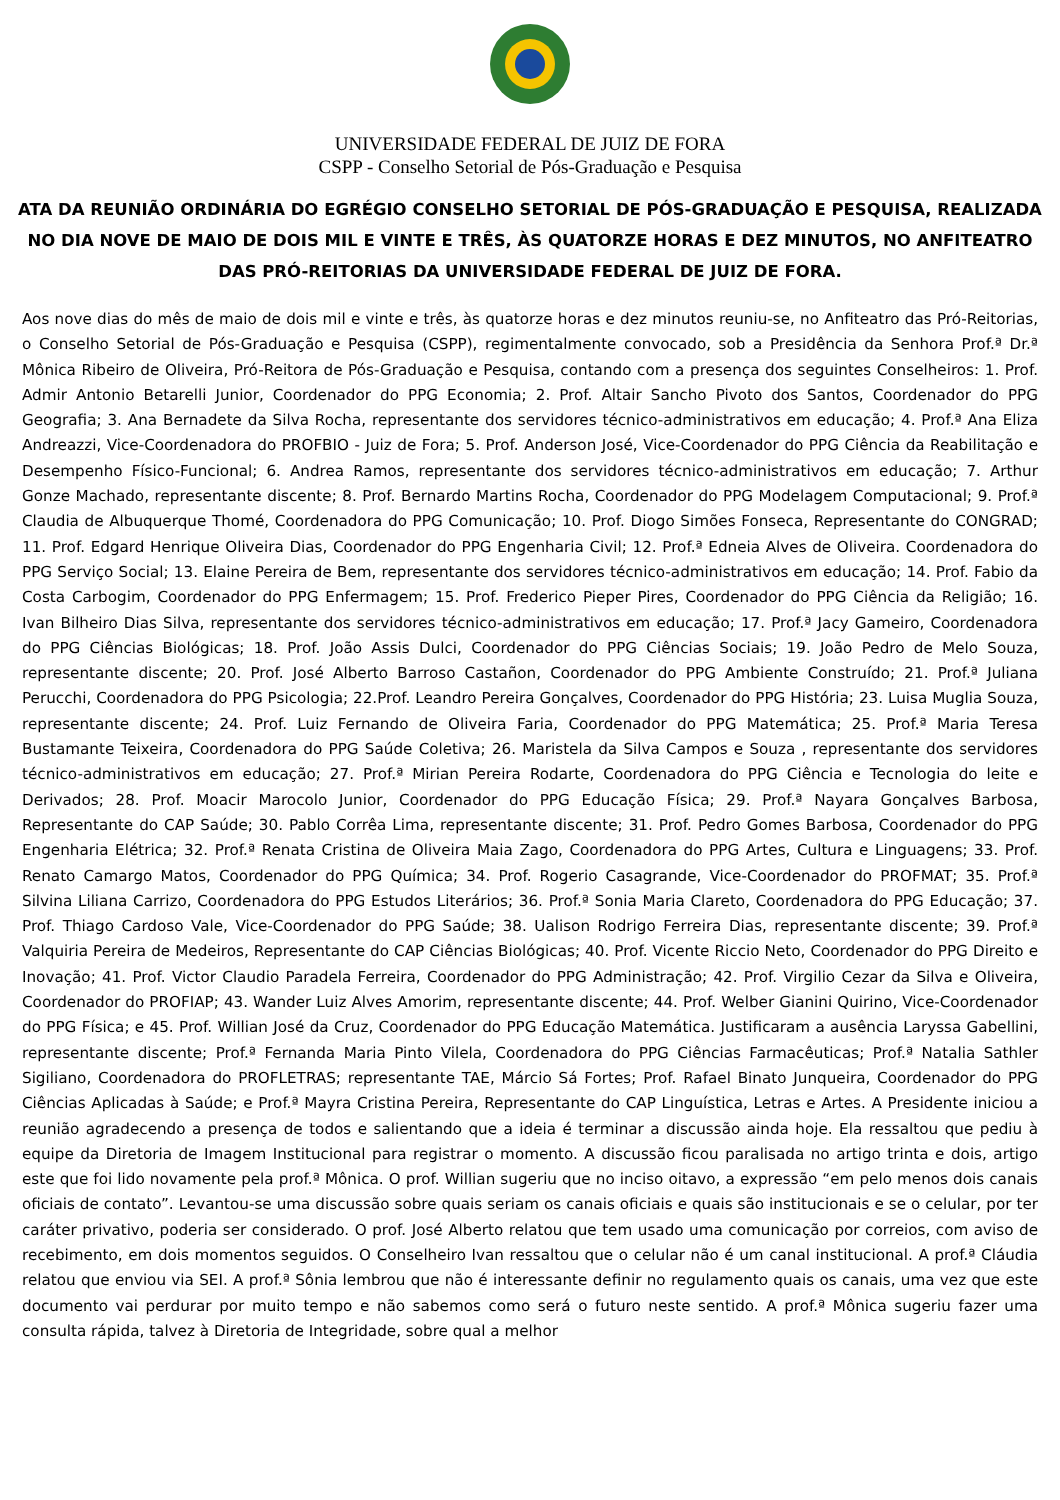UNIVERSIDADE FEDERAL DE JUIZ DE FORA
CSPP - Conselho Setorial de Pós-Graduação e Pesquisa
ATA DA REUNIÃO ORDINÁRIA DO EGRÉGIO CONSELHO SETORIAL DE PÓS-GRADUAÇÃO E PESQUISA, REALIZADA NO DIA NOVE DE MAIO DE DOIS MIL E VINTE E TRÊS, ÀS QUATORZE HORAS E DEZ MINUTOS, NO ANFITEATRO DAS PRÓ-REITORIAS DA UNIVERSIDADE FEDERAL DE JUIZ DE FORA.
Aos nove dias do mês de maio de dois mil e vinte e três, às quatorze horas e dez minutos reuniu-se, no Anfiteatro das Pró-Reitorias, o Conselho Setorial de Pós-Graduação e Pesquisa (CSPP), regimentalmente convocado, sob a Presidência da Senhora Prof.ª Dr.ª Mônica Ribeiro de Oliveira, Pró-Reitora de Pós-Graduação e Pesquisa, contando com a presença dos seguintes Conselheiros: 1. Prof. Admir Antonio Betarelli Junior, Coordenador do PPG Economia; 2. Prof. Altair Sancho Pivoto dos Santos, Coordenador do PPG Geografia; 3. Ana Bernadete da Silva Rocha, representante dos servidores técnico-administrativos em educação; 4. Prof.ª Ana Eliza Andreazzi, Vice-Coordenadora do PROFBIO - Juiz de Fora; 5. Prof. Anderson José, Vice-Coordenador do PPG Ciência da Reabilitação e Desempenho Físico-Funcional; 6. Andrea Ramos, representante dos servidores técnico-administrativos em educação; 7. Arthur Gonze Machado, representante discente; 8. Prof. Bernardo Martins Rocha, Coordenador do PPG Modelagem Computacional; 9. Prof.ª Claudia de Albuquerque Thomé, Coordenadora do PPG Comunicação; 10. Prof. Diogo Simões Fonseca, Representante do CONGRAD; 11. Prof. Edgard Henrique Oliveira Dias, Coordenador do PPG Engenharia Civil; 12. Prof.ª Edneia Alves de Oliveira. Coordenadora do PPG Serviço Social; 13. Elaine Pereira de Bem, representante dos servidores técnico-administrativos em educação; 14. Prof. Fabio da Costa Carbogim, Coordenador do PPG Enfermagem; 15. Prof. Frederico Pieper Pires, Coordenador do PPG Ciência da Religião; 16. Ivan Bilheiro Dias Silva, representante dos servidores técnico-administrativos em educação; 17. Prof.ª Jacy Gameiro, Coordenadora do PPG Ciências Biológicas; 18. Prof. João Assis Dulci, Coordenador do PPG Ciências Sociais; 19. João Pedro de Melo Souza, representante discente; 20. Prof. José Alberto Barroso Castañon, Coordenador do PPG Ambiente Construído; 21. Prof.ª Juliana Perucchi, Coordenadora do PPG Psicologia; 22.Prof. Leandro Pereira Gonçalves, Coordenador do PPG História; 23. Luisa Muglia Souza, representante discente; 24. Prof. Luiz Fernando de Oliveira Faria, Coordenador do PPG Matemática; 25. Prof.ª Maria Teresa Bustamante Teixeira, Coordenadora do PPG Saúde Coletiva; 26. Maristela da Silva Campos e Souza , representante dos servidores técnico-administrativos em educação; 27. Prof.ª Mirian Pereira Rodarte, Coordenadora do PPG Ciência e Tecnologia do leite e Derivados; 28. Prof. Moacir Marocolo Junior, Coordenador do PPG Educação Física; 29. Prof.ª Nayara Gonçalves Barbosa, Representante do CAP Saúde; 30. Pablo Corrêa Lima, representante discente; 31. Prof. Pedro Gomes Barbosa, Coordenador do PPG Engenharia Elétrica; 32. Prof.ª Renata Cristina de Oliveira Maia Zago, Coordenadora do PPG Artes, Cultura e Linguagens; 33. Prof. Renato Camargo Matos, Coordenador do PPG Química; 34. Prof. Rogerio Casagrande, Vice-Coordenador do PROFMAT; 35. Prof.ª Silvina Liliana Carrizo, Coordenadora do PPG Estudos Literários; 36. Prof.ª Sonia Maria Clareto, Coordenadora do PPG Educação; 37. Prof. Thiago Cardoso Vale, Vice-Coordenador do PPG Saúde; 38. Ualison Rodrigo Ferreira Dias, representante discente; 39. Prof.ª Valquiria Pereira de Medeiros, Representante do CAP Ciências Biológicas; 40. Prof. Vicente Riccio Neto, Coordenador do PPG Direito e Inovação; 41. Prof. Victor Claudio Paradela Ferreira, Coordenador do PPG Administração; 42. Prof. Virgilio Cezar da Silva e Oliveira, Coordenador do PROFIAP; 43. Wander Luiz Alves Amorim, representante discente; 44. Prof. Welber Gianini Quirino, Vice-Coordenador do PPG Física; e 45. Prof. Willian José da Cruz, Coordenador do PPG Educação Matemática. Justificaram a ausência Laryssa Gabellini, representante discente; Prof.ª Fernanda Maria Pinto Vilela, Coordenadora do PPG Ciências Farmacêuticas; Prof.ª Natalia Sathler Sigiliano, Coordenadora do PROFLETRAS; representante TAE, Márcio Sá Fortes; Prof. Rafael Binato Junqueira, Coordenador do PPG Ciências Aplicadas à Saúde; e Prof.ª Mayra Cristina Pereira, Representante do CAP Linguística, Letras e Artes. A Presidente iniciou a reunião agradecendo a presença de todos e salientando que a ideia é terminar a discussão ainda hoje. Ela ressaltou que pediu à equipe da Diretoria de Imagem Institucional para registrar o momento. A discussão ficou paralisada no artigo trinta e dois, artigo este que foi lido novamente pela prof.ª Mônica. O prof. Willian sugeriu que no inciso oitavo, a expressão “em pelo menos dois canais oficiais de contato”. Levantou-se uma discussão sobre quais seriam os canais oficiais e quais são institucionais e se o celular, por ter caráter privativo, poderia ser considerado. O prof. José Alberto relatou que tem usado uma comunicação por correios, com aviso de recebimento, em dois momentos seguidos. O Conselheiro Ivan ressaltou que o celular não é um canal institucional. A prof.ª Cláudia relatou que enviou via SEI. A prof.ª Sônia lembrou que não é interessante definir no regulamento quais os canais, uma vez que este documento vai perdurar por muito tempo e não sabemos como será o futuro neste sentido. A prof.ª Mônica sugeriu fazer uma consulta rápida, talvez à Diretoria de Integridade, sobre qual a melhor